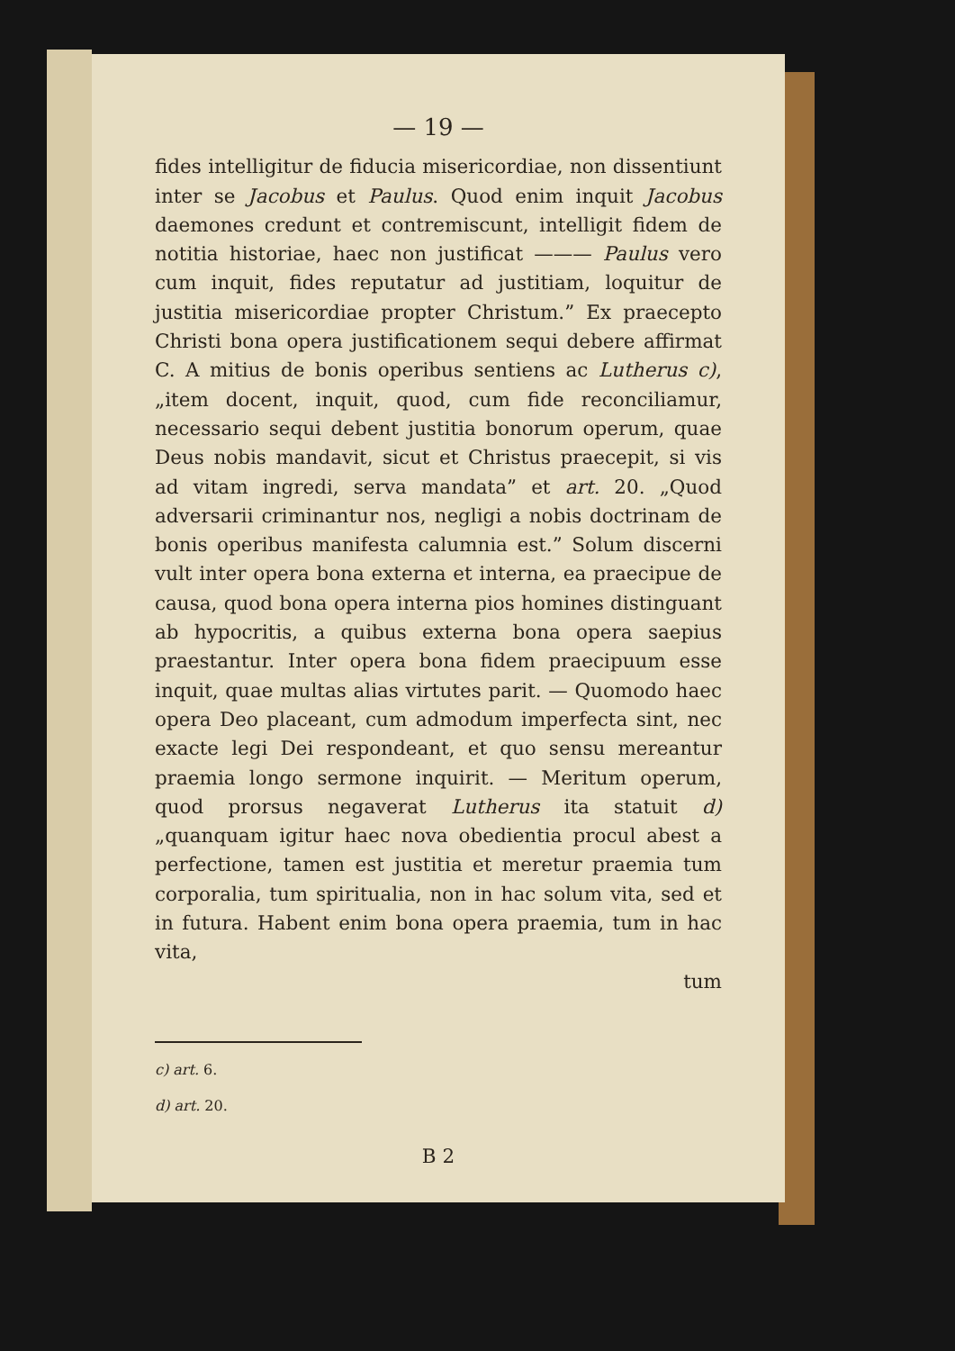— 19 —
fides intelligitur de fiducia misericordiae, non dissentiunt inter se Jacobus et Paulus. Quod enim inquit Jacobus daemones credunt et contremiscunt, intelligit fidem de notitia historiae, haec non justificat ——— Paulus vero cum inquit, fides reputatur ad justitiam, loquitur de justitia misericordiae propter Christum.” Ex praecepto Christi bona opera justificationem sequi debere affirmat C. A mitius de bonis operibus sentiens ac Lutherus c), „item docent, inquit, quod, cum fide reconciliamur, necessario sequi debent justitia bonorum operum, quae Deus nobis mandavit, sicut et Christus praecepit, si vis ad vitam ingredi, serva mandata” et art. 20. „Quod adversarii criminantur nos, negligi a nobis doctrinam de bonis operibus manifesta calumnia est.” Solum discerni vult inter opera bona externa et interna, ea praecipue de causa, quod bona opera interna pios homines distinguant ab hypocritis, a quibus externa bona opera saepius praestantur. Inter opera bona fidem praecipuum esse inquit, quae multas alias virtutes parit. — Quomodo haec opera Deo placeant, cum admodum imperfecta sint, nec exacte legi Dei respondeant, et quo sensu mereantur praemia longo sermone inquirit. — Meritum operum, quod prorsus negaverat Lutherus ita statuit d) „quanquam igitur haec nova obedientia procul abest a perfectione, tamen est justitia et meretur praemia tum corporalia, tum spiritualia, non in hac solum vita, sed et in futura. Habent enim bona opera praemia, tum in hac vita,
tum
c) art. 6.
d) art. 20.
B 2